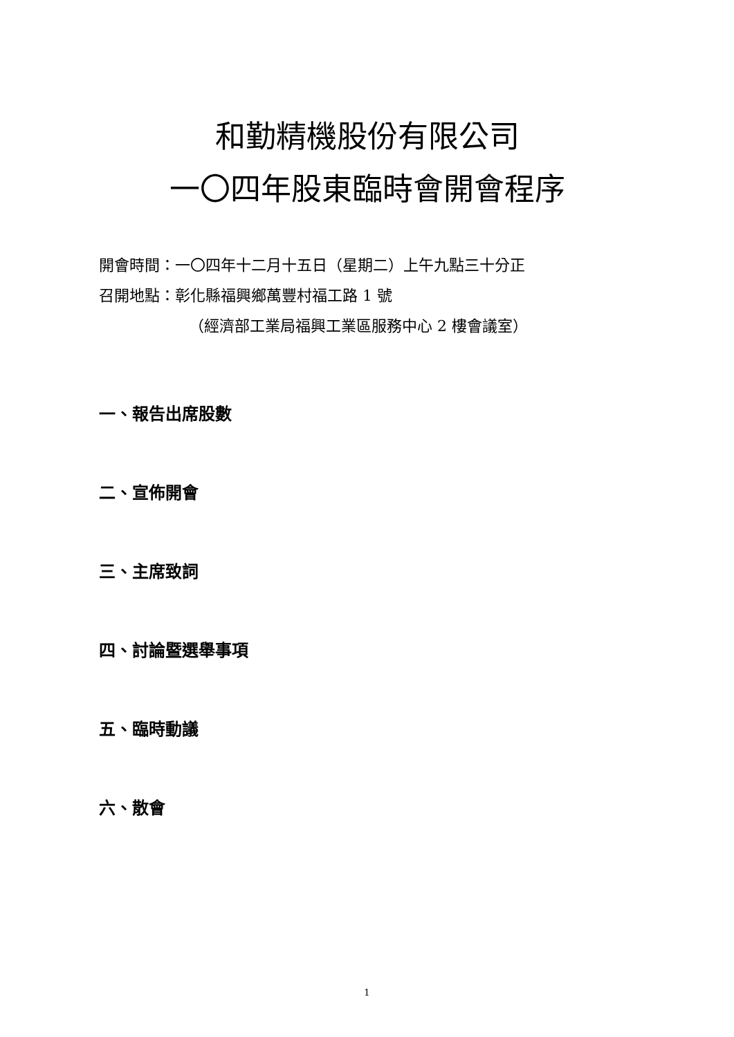和勤精機股份有限公司
一〇四年股東臨時會開會程序
開會時間：一〇四年十二月十五日（星期二）上午九點三十分正
召開地點：彰化縣福興鄉萬豐村福工路 1 號
（經濟部工業局福興工業區服務中心 2 樓會議室）
一、報告出席股數
二、宣佈開會
三、主席致詞
四、討論暨選舉事項
五、臨時動議
六、散會
1